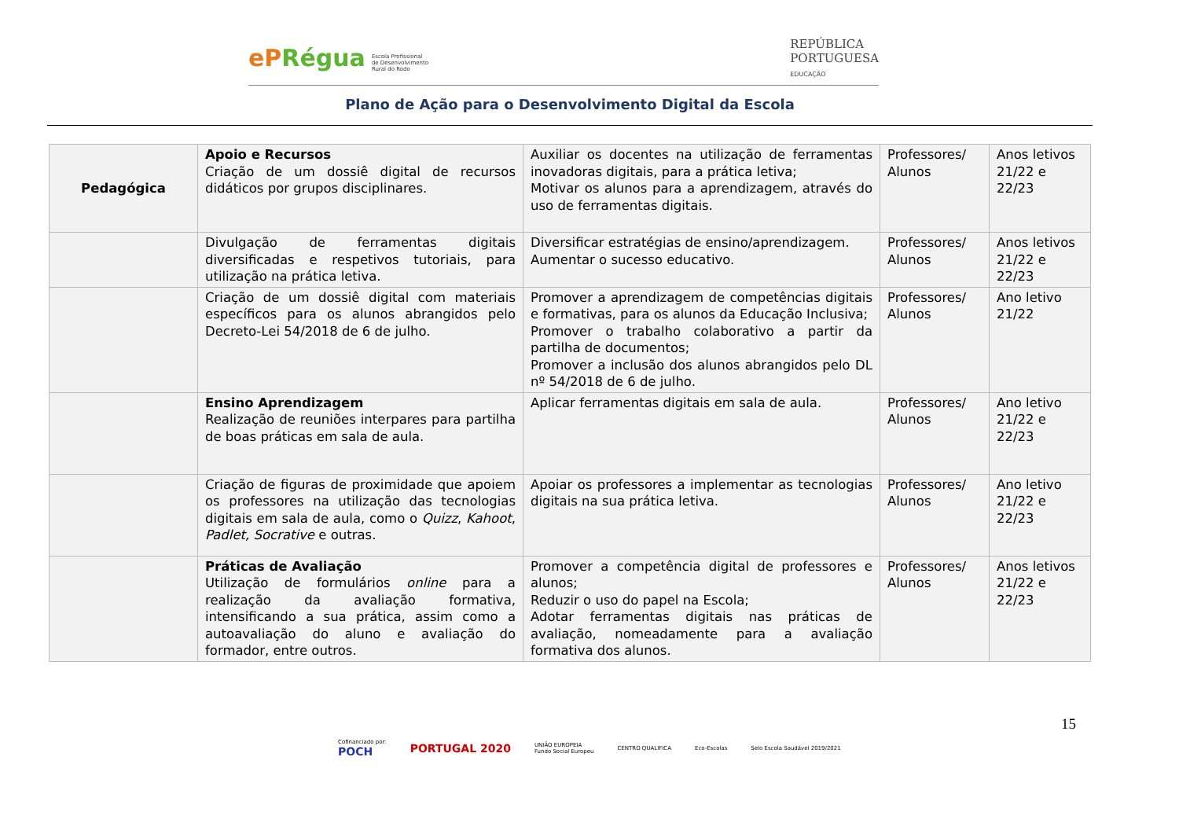ePRégua Escola Profissional
de Desenvolvimento
Rural do Rodo
REPÚBLICA
PORTUGUESA
EDUCAÇÃO
Plano de Ação para o Desenvolvimento Digital da Escola
| Pedagógica | Apoio e Recursos Criação de um dossiê digital de recursos didáticos por grupos disciplinares. | Auxiliar os docentes na utilização de ferramentas inovadoras digitais, para a prática letiva; Motivar os alunos para a aprendizagem, através do uso de ferramentas digitais. | Professores/ Alunos | Anos letivos 21/22 e 22/23 |
| | Divulgação de ferramentas digitais diversificadas e respetivos tutoriais, para utilização na prática letiva. | Diversificar estratégias de ensino/aprendizagem. Aumentar o sucesso educativo. | Professores/ Alunos | Anos letivos 21/22 e 22/23 |
| | Criação de um dossiê digital com materiais específicos para os alunos abrangidos pelo Decreto-Lei 54/2018 de 6 de julho. | Promover a aprendizagem de competências digitais e formativas, para os alunos da Educação Inclusiva; Promover o trabalho colaborativo a partir da partilha de documentos; Promover a inclusão dos alunos abrangidos pelo DL nº 54/2018 de 6 de julho. | Professores/ Alunos | Ano letivo 21/22 |
| | Ensino Aprendizagem Realização de reuniões interpares para partilha de boas práticas em sala de aula. | Aplicar ferramentas digitais em sala de aula. | Professores/ Alunos | Ano letivo 21/22 e 22/23 |
| | Criação de figuras de proximidade que apoiem os professores na utilização das tecnologias digitais em sala de aula, como o Quizz , Kahoot , Padlet, Socrative e outras. | Apoiar os professores a implementar as tecnologias digitais na sua prática letiva. | Professores/ Alunos | Ano letivo 21/22 e 22/23 |
| | Práticas de Avaliação Utilização de formulários online para a realização da avaliação formativa, intensificando a sua prática, assim como a autoavaliação do aluno e avaliação do formador, entre outros. | Promover a competência digital de professores e alunos; Reduzir o uso do papel na Escola; Adotar ferramentas digitais nas práticas de avaliação, nomeadamente para a avaliação formativa dos alunos. | Professores/ Alunos | Anos letivos 21/22 e 22/23 |
15
Cofinanciado por:
POCH
PORTUGAL 2020 UNIÃO EUROPEIA
Fundo Social Europeu CENTRO QUALIFICA Eco-Escolas Selo Escola Saudável 2019/2021